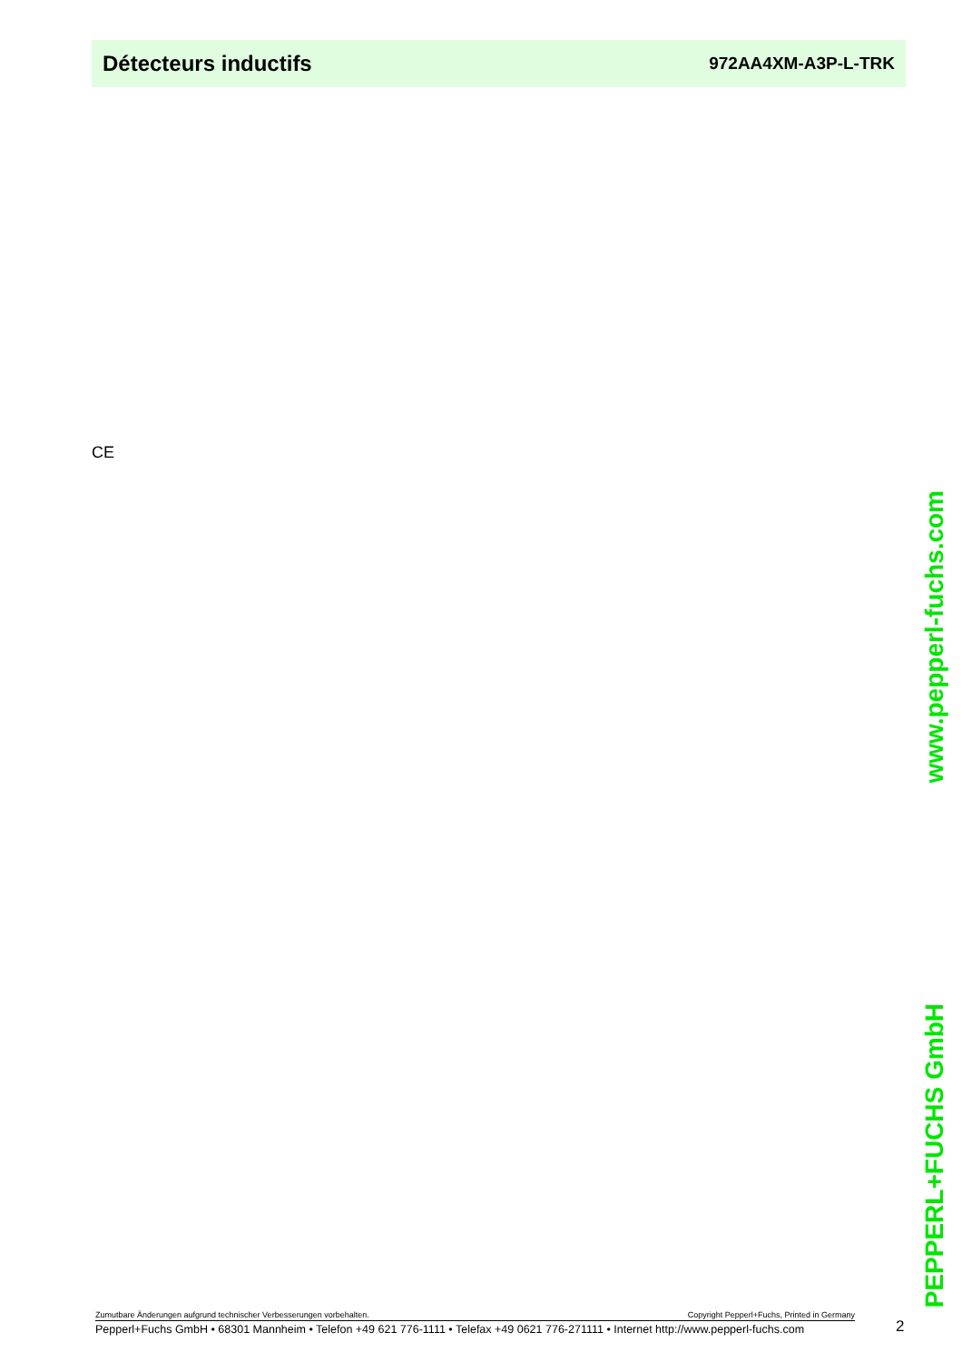Détecteurs inductifs 972AA4XM-A3P-L-TRK
CE
www.pepperl-fuchs.com
PEPPERL+FUCHS GmbH
Zumutbare Änderungen aufgrund technischer Verbesserungen vorbehalten. Copyright Pepperl+Fuchs, Printed in Germany
Pepperl+Fuchs GmbH • 68301 Mannheim • Telefon +49 621 776-1111 • Telefax +49 0621 776-271111 • Internet http://www.pepperl-fuchs.com
2